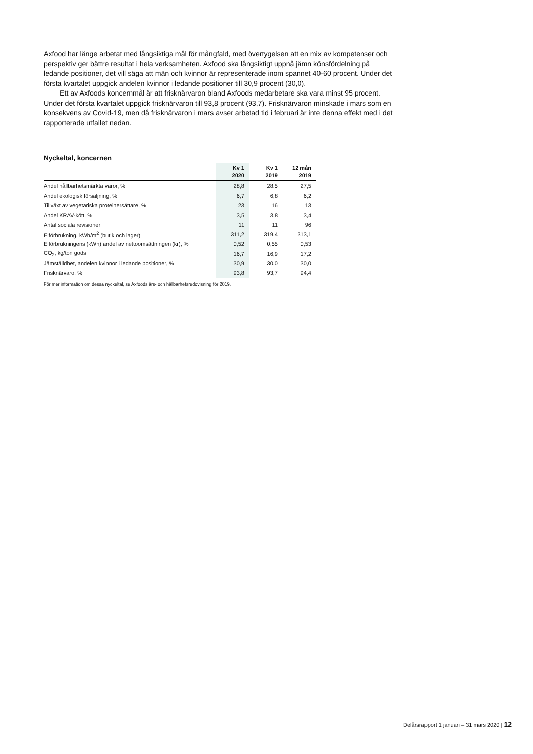Axfood har länge arbetat med långsiktiga mål för mångfald, med övertygelsen att en mix av kompetenser och perspektiv ger bättre resultat i hela verksamheten. Axfood ska långsiktigt uppnå jämn könsfördelning på ledande positioner, det vill säga att män och kvinnor är representerade inom spannet 40-60 procent. Under det första kvartalet uppgick andelen kvinnor i ledande positioner till 30,9 procent (30,0).
Ett av Axfoods koncernmål är att frisknärvaron bland Axfoods medarbetare ska vara minst 95 procent. Under det första kvartalet uppgick frisknärvaron till 93,8 procent (93,7). Frisknärvaron minskade i mars som en konsekvens av Covid-19, men då frisknärvaron i mars avser arbetad tid i februari är inte denna effekt med i det rapporterade utfallet nedan.
Nyckeltal, koncernen
| | Kv 1 2020 | Kv 1 2019 | 12 mån 2019 |
| --- | --- | --- | --- |
| Andel hållbarhetsmärkta varor, % | 28,8 | 28,5 | 27,5 |
| Andel ekologisk försäljning, % | 6,7 | 6,8 | 6,2 |
| Tillväxt av vegetariska proteinersättare, % | 23 | 16 | 13 |
| Andel KRAV-kött, % | 3,5 | 3,8 | 3,4 |
| Antal sociala revisioner | 11 | 11 | 96 |
| Elförbrukning, kWh/m<sup>2</sup> (butik och lager) | 311,2 | 319,4 | 313,1 |
| Elförbrukningens (kWh) andel av nettoomsättningen (kr), % | 0,52 | 0,55 | 0,53 |
| CO<sub>2</sub>, kg/ton gods | 16,7 | 16,9 | 17,2 |
| Jämställdhet, andelen kvinnor i ledande positioner, % | 30,9 | 30,0 | 30,0 |
| Frisknärvaro, % | 93,8 | 93,7 | 94,4 |
För mer information om dessa nyckeltal, se Axfoods års- och hållbarhetsredovisning för 2019.
Delårsrapport 1 januari – 31 mars 2020 | 12